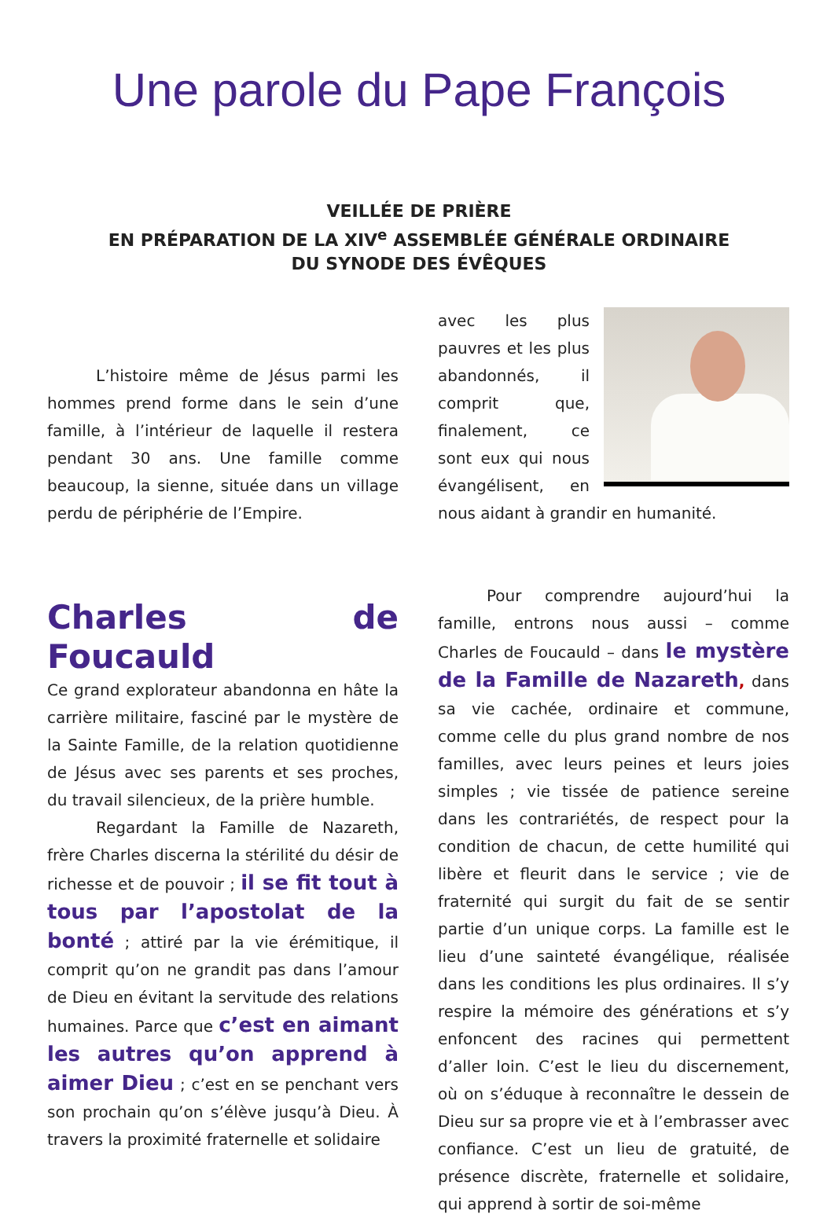Une parole du Pape François
VEILLÉE DE PRIÈRE
EN PRÉPARATION DE LA XIV<sup>e</sup> ASSEMBLÉE GÉNÉRALE ORDINAIRE
DU SYNODE DES ÉVÊQUES
L’histoire même de Jésus parmi les hommes prend forme dans le sein d’une famille, à l’intérieur de laquelle il restera pendant 30 ans. Une famille comme beaucoup, la sienne, située dans un village perdu de périphérie de l’Empire.
Charles de Foucauld
Ce grand explorateur abandonna en hâte la carrière militaire, fasciné par le mystère de la Sainte Famille, de la relation quotidienne de Jésus avec ses parents et ses proches, du travail silencieux, de la prière humble.
Regardant la Famille de Nazareth, frère Charles discerna la stérilité du désir de richesse et de pouvoir ; il se fit tout à tous par l’apostolat de la bonté ; attiré par la vie érémitique, il comprit qu’on ne grandit pas dans l’amour de Dieu en évitant la servitude des relations humaines. Parce que c’est en aimant les autres qu’on apprend à aimer Dieu ; c’est en se penchant vers son prochain qu’on s’élève jusqu’à Dieu. À travers la proximité fraternelle et solidaire
avec les plus pauvres et les plus abandonnés, il comprit que, finalement, ce sont eux qui nous évangélisent, en nous aidant à grandir en humanité.
Pour comprendre aujourd’hui la famille, entrons nous aussi – comme Charles de Foucauld – dans le mystère de la Famille de Nazareth, dans sa vie cachée, ordinaire et commune, comme celle du plus grand nombre de nos familles, avec leurs peines et leurs joies simples ; vie tissée de patience sereine dans les contrariétés, de respect pour la condition de chacun, de cette humilité qui libère et fleurit dans le service ; vie de fraternité qui surgit du fait de se sentir partie d’un unique corps. La famille est le lieu d’une sainteté évangélique, réalisée dans les conditions les plus ordinaires. Il s’y respire la mémoire des générations et s’y enfoncent des racines qui permettent d’aller loin. C’est le lieu du discernement, où on s’éduque à reconnaître le dessein de Dieu sur sa propre vie et à l’embrasser avec confiance. C’est un lieu de gratuité, de présence discrète, fraternelle et solidaire, qui apprend à sortir de soi-même